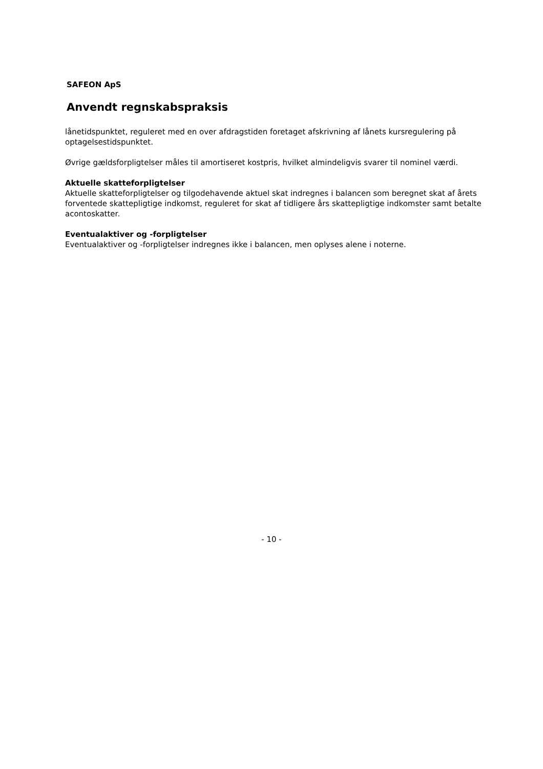SAFEON ApS
Anvendt regnskabspraksis
lånetidspunktet, reguleret med en over afdragstiden foretaget afskrivning af lånets kursregulering på optagelsestidspunktet.
Øvrige gældsforpligtelser måles til amortiseret kostpris, hvilket almindeligvis svarer til nominel værdi.
Aktuelle skatteforpligtelser
Aktuelle skatteforpligtelser og tilgodehavende aktuel skat indregnes i balancen som beregnet skat af årets forventede skattepligtige indkomst, reguleret for skat af tidligere års skattepligtige indkomster samt betalte acontoskatter.
Eventualaktiver og -forpligtelser
Eventualaktiver og -forpligtelser indregnes ikke i balancen, men oplyses alene i noterne.
- 10 -